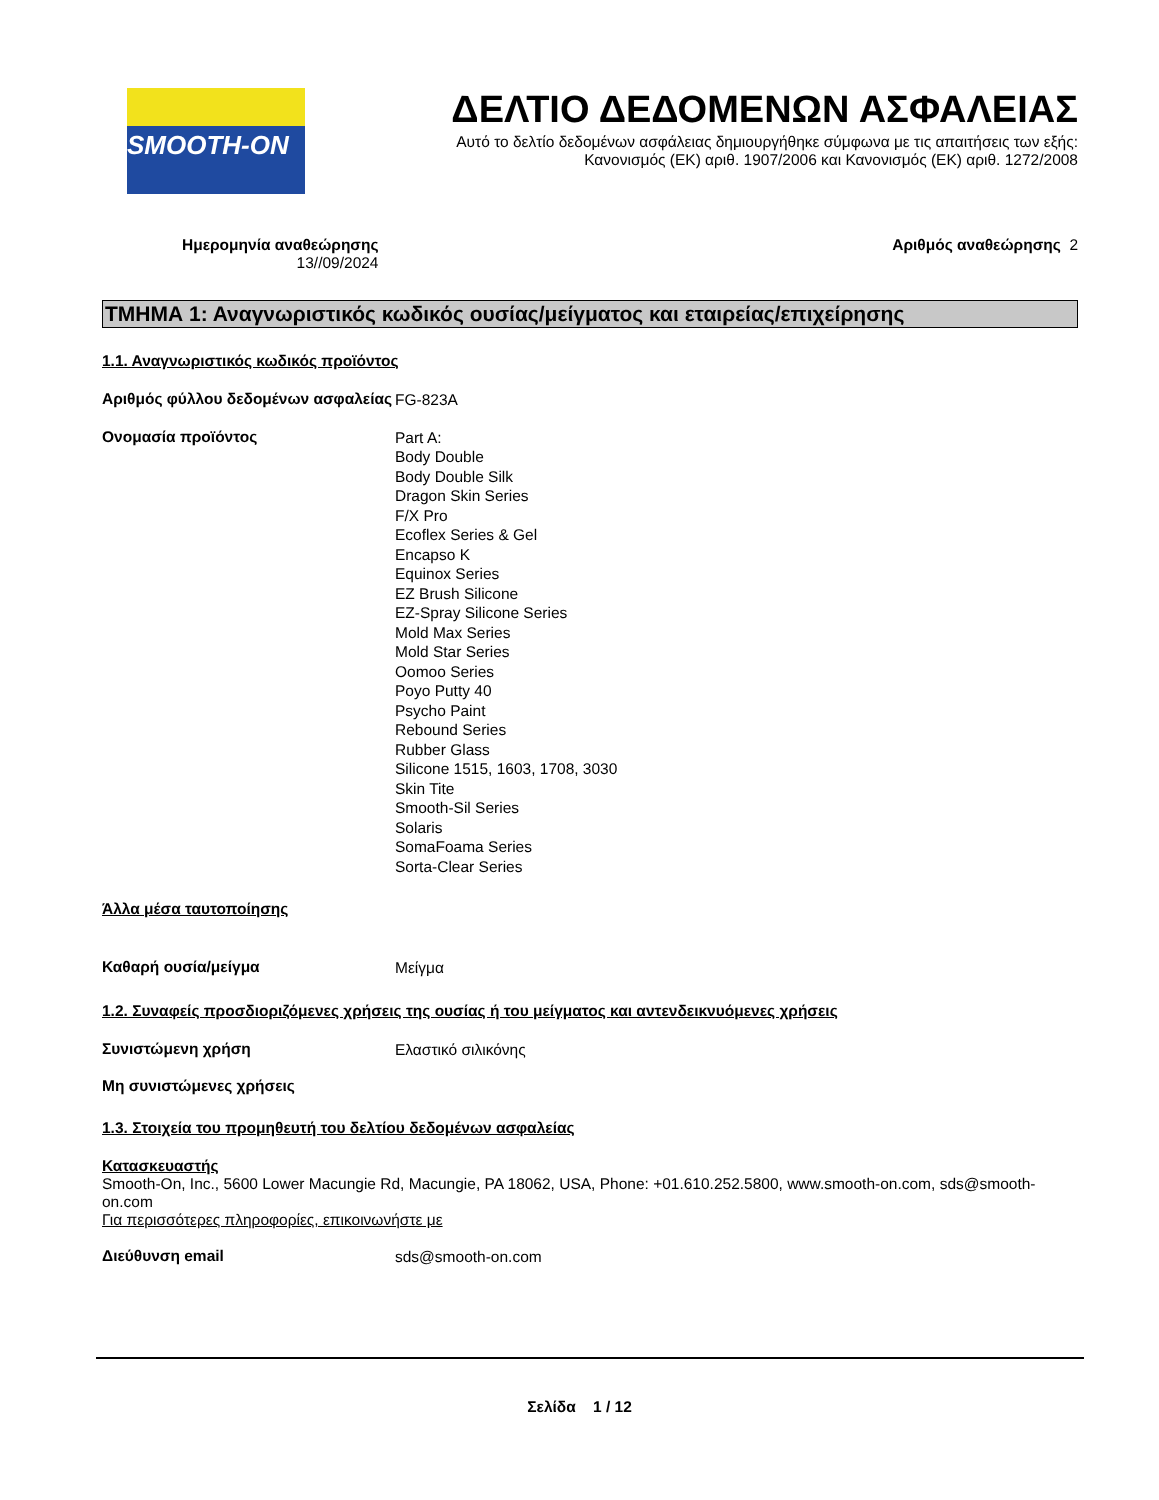SMOOTH-ON
ΔΕΛΤΙΟ ΔΕΔΟΜΕΝΩΝ ΑΣΦΑΛΕΙΑΣ
Αυτό το δελτίο δεδομένων ασφάλειας δημιουργήθηκε σύμφωνα με τις απαιτήσεις των εξής:
Κανονισμός (ΕΚ) αριθ. 1907/2006 και Κανονισμός (ΕΚ) αριθ. 1272/2008
Ημερομηνία αναθεώρησης
13//09/2024
Αριθμός αναθεώρησης 2
ΤΜΗΜΑ 1: Αναγνωριστικός κωδικός ουσίας/μείγματος και εταιρείας/επιχείρησης
1.1. Αναγνωριστικός κωδικός προϊόντος
Αριθμός φύλλου δεδομένων ασφαλείας
FG-823A
Ονομασία προϊόντος
Part A:
Body Double
Body Double Silk
Dragon Skin Series
F/X Pro
Ecoflex Series & Gel
Encapso K
Equinox Series
EZ Brush Silicone
EZ-Spray Silicone Series
Mold Max Series
Mold Star Series
Oomoo Series
Poyo Putty 40
Psycho Paint
Rebound Series
Rubber Glass
Silicone 1515, 1603, 1708, 3030
Skin Tite
Smooth-Sil Series
Solaris
SomaFoama Series
Sorta-Clear Series
Άλλα μέσα ταυτοποίησης
Καθαρή ουσία/μείγμα
Μείγμα
1.2. Συναφείς προσδιοριζόμενες χρήσεις της ουσίας ή του μείγματος και αντενδεικνυόμενες χρήσεις
Συνιστώμενη χρήση
Ελαστικό σιλικόνης
Μη συνιστώμενες χρήσεις
1.3. Στοιχεία του προμηθευτή του δελτίου δεδομένων ασφαλείας
Κατασκευαστής
Smooth-On, Inc., 5600 Lower Macungie Rd, Macungie, PA 18062, USA, Phone: +01.610.252.5800, www.smooth-on.com, sds@smooth-on.com
Για περισσότερες πληροφορίες, επικοινωνήστε με
Διεύθυνση email
sds@smooth-on.com
Σελίδα 1 / 12